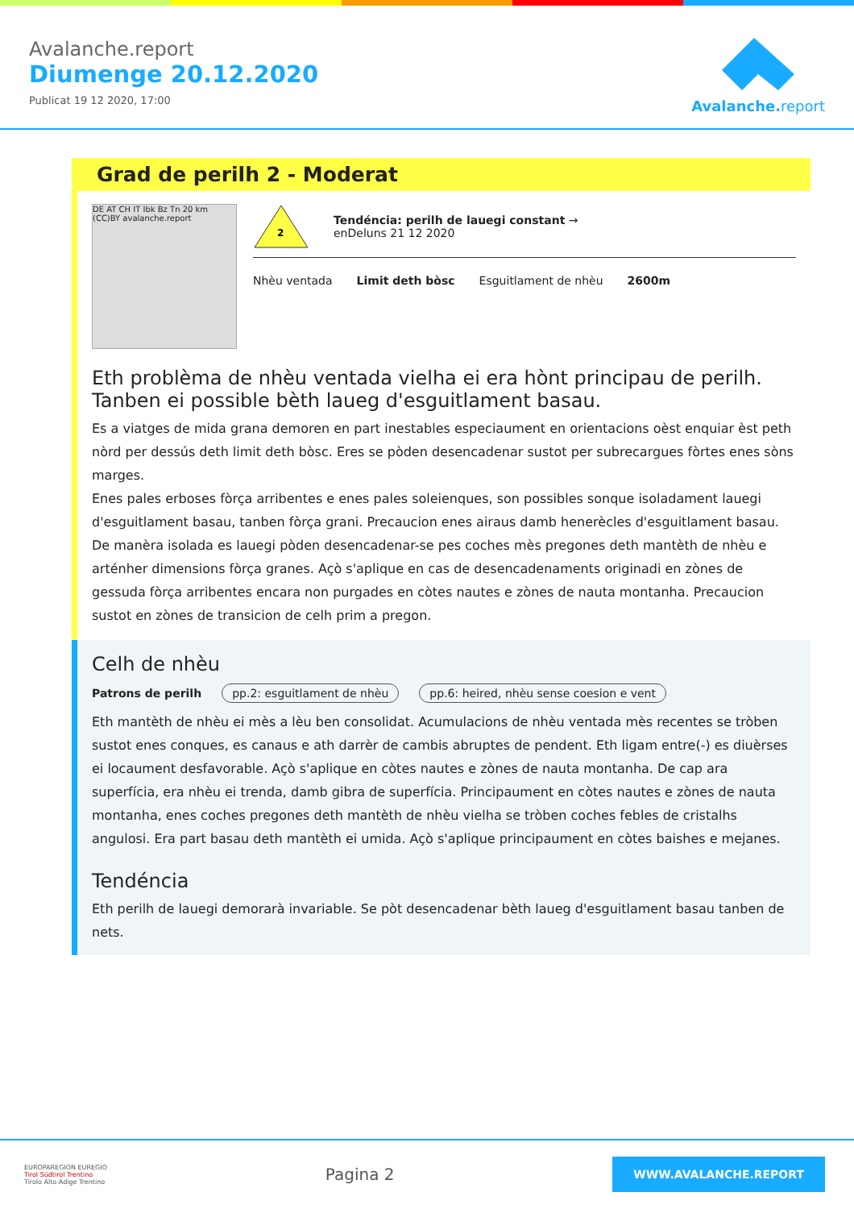Avalanche.report
Diumenge 20.12.2020
Publicat 19 12 2020, 17:00
Avalanche. report
Grad de perilh 2 - Moderat
DE AT CH IT Ibk Bz Tn 20 km (CC)BY avalanche.report
2
Tendéncia: perilh de lauegi constant →
enDeluns 21 12 2020
Nhèu ventada Limit deth bòsc Esguitlament de nhèu 2600m
Eth problèma de nhèu ventada vielha ei era hònt principau de perilh. Tanben ei possible bèth laueg d'esguitlament basau.
Es a viatges de mida grana demoren en part inestables especiaument en orientacions oèst enquiar èst peth nòrd per dessús deth limit deth bòsc. Eres se pòden desencadenar sustot per subrecargues fòrtes enes sòns marges.
Enes pales erboses fòrça arribentes e enes pales soleienques, son possibles sonque isoladament lauegi d'esguitlament basau, tanben fòrça grani. Precaucion enes airaus damb henerècles d'esguitlament basau.
De manèra isolada es lauegi pòden desencadenar-se pes coches mès pregones deth mantèth de nhèu e arténher dimensions fòrça granes. Açò s'aplique en cas de desencadenaments originadi en zònes de gessuda fòrça arribentes encara non purgades en còtes nautes e zònes de nauta montanha. Precaucion sustot en zònes de transicion de celh prim a pregon.
Celh de nhèu
Patrons de perilh pp.2: esguitlament de nhèu pp.6: heired, nhèu sense coesion e vent
Eth mantèth de nhèu ei mès a lèu ben consolidat. Acumulacions de nhèu ventada mès recentes se tròben sustot enes conques, es canaus e ath darrèr de cambis abruptes de pendent. Eth ligam entre(-) es diuèrses ei locaument desfavorable. Açò s'aplique en còtes nautes e zònes de nauta montanha. De cap ara superfícia, era nhèu ei trenda, damb gibra de superfícia. Principaument en còtes nautes e zònes de nauta montanha, enes coches pregones deth mantèth de nhèu vielha se tròben coches febles de cristalhs angulosi. Era part basau deth mantèth ei umida. Açò s'aplique principaument en còtes baishes e mejanes.
Tendéncia
Eth perilh de lauegi demorarà invariable. Se pòt desencadenar bèth laueg d'esguitlament basau tanben de nets.
EUROPAREGION EUREGIO
Tirol Südtirol Trentino
Tirolo Alto Adige Trentino
Pagina 2
WWW.AVALANCHE.REPORT